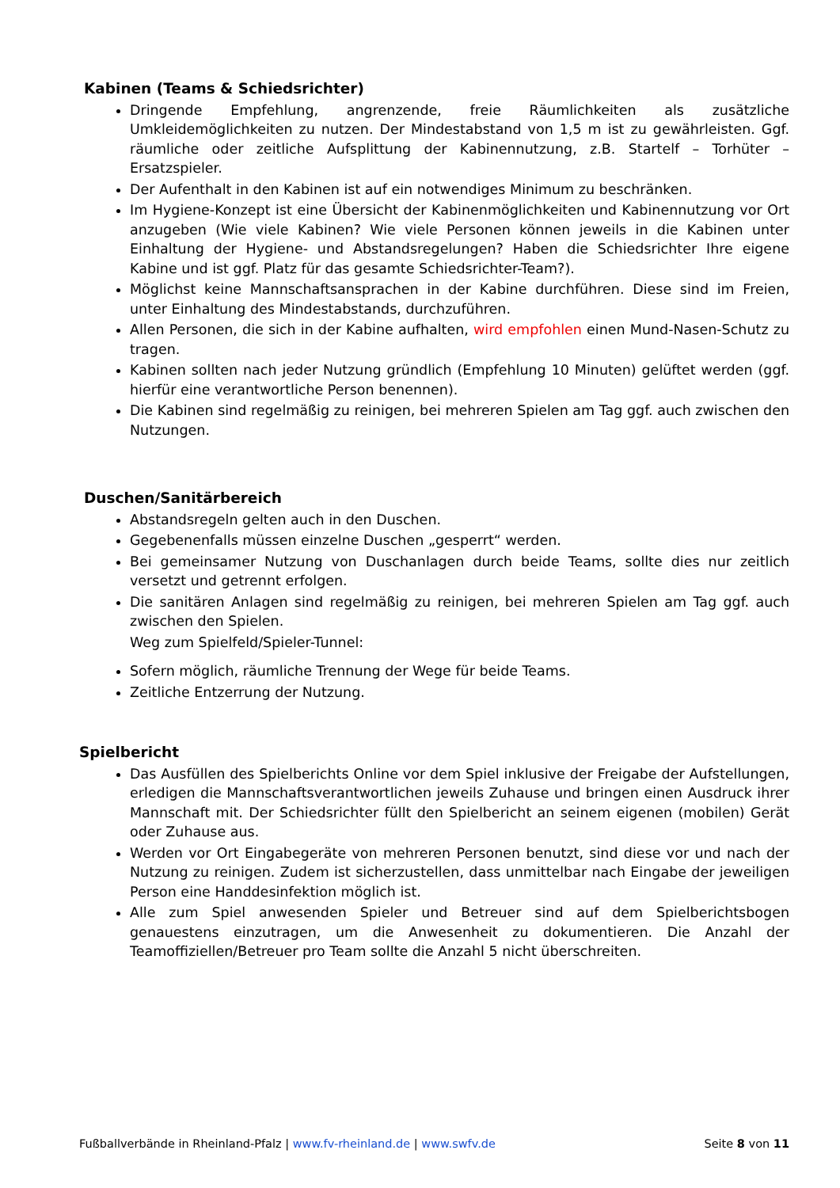Kabinen (Teams & Schiedsrichter)
Dringende Empfehlung, angrenzende, freie Räumlichkeiten als zusätzliche Umkleidemöglichkeiten zu nutzen. Der Mindestabstand von 1,5 m ist zu gewährleisten. Ggf. räumliche oder zeitliche Aufsplittung der Kabinennutzung, z.B. Startelf – Torhüter – Ersatzspieler.
Der Aufenthalt in den Kabinen ist auf ein notwendiges Minimum zu beschränken.
Im Hygiene-Konzept ist eine Übersicht der Kabinenmöglichkeiten und Kabinennutzung vor Ort anzugeben (Wie viele Kabinen? Wie viele Personen können jeweils in die Kabinen unter Einhaltung der Hygiene- und Abstandsregelungen? Haben die Schiedsrichter Ihre eigene Kabine und ist ggf. Platz für das gesamte Schiedsrichter-Team?).
Möglichst keine Mannschaftsansprachen in der Kabine durchführen. Diese sind im Freien, unter Einhaltung des Mindestabstands, durchzuführen.
Allen Personen, die sich in der Kabine aufhalten, wird empfohlen einen Mund-Nasen-Schutz zu tragen.
Kabinen sollten nach jeder Nutzung gründlich (Empfehlung 10 Minuten) gelüftet werden (ggf. hierfür eine verantwortliche Person benennen).
Die Kabinen sind regelmäßig zu reinigen, bei mehreren Spielen am Tag ggf. auch zwischen den Nutzungen.
Duschen/Sanitärbereich
Abstandsregeln gelten auch in den Duschen.
Gegebenenfalls müssen einzelne Duschen „gesperrt“ werden.
Bei gemeinsamer Nutzung von Duschanlagen durch beide Teams, sollte dies nur zeitlich versetzt und getrennt erfolgen.
Die sanitären Anlagen sind regelmäßig zu reinigen, bei mehreren Spielen am Tag ggf. auch zwischen den Spielen.
Weg zum Spielfeld/Spieler-Tunnel:
Sofern möglich, räumliche Trennung der Wege für beide Teams.
Zeitliche Entzerrung der Nutzung.
Spielbericht
Das Ausfüllen des Spielberichts Online vor dem Spiel inklusive der Freigabe der Aufstellungen, erledigen die Mannschaftsverantwortlichen jeweils Zuhause und bringen einen Ausdruck ihrer Mannschaft mit. Der Schiedsrichter füllt den Spielbericht an seinem eigenen (mobilen) Gerät oder Zuhause aus.
Werden vor Ort Eingabegeräte von mehreren Personen benutzt, sind diese vor und nach der Nutzung zu reinigen. Zudem ist sicherzustellen, dass unmittelbar nach Eingabe der jeweiligen Person eine Handdesinfektion möglich ist.
Alle zum Spiel anwesenden Spieler und Betreuer sind auf dem Spielberichtsbogen genauestens einzutragen, um die Anwesenheit zu dokumentieren. Die Anzahl der Teamoffiziellen/Betreuer pro Team sollte die Anzahl 5 nicht überschreiten.
Fußballverbände in Rheinland-Pfalz | www.fv-rheinland.de | www.swfv.de Seite 8 von 11